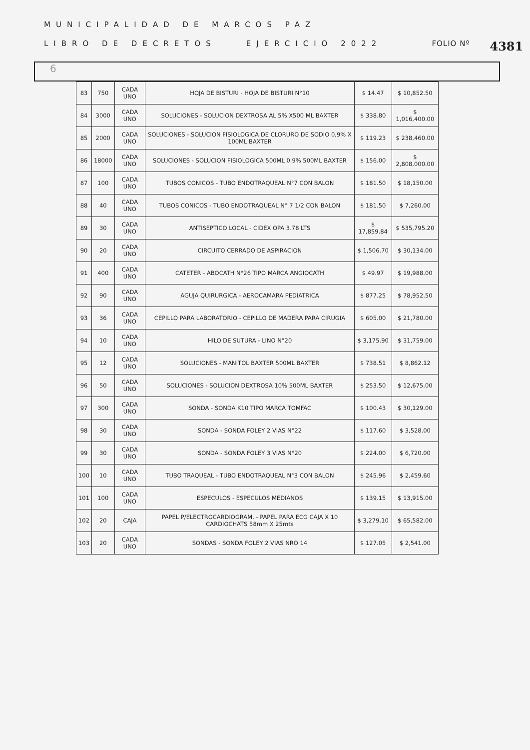MUNICIPALIDAD DE MARCOS PAZ
LIBRO DE DECRETOS EJERCICIO 2022 FOLIO Nº 4381
6
| 83 | 750 | CADA UNO | HOJA DE BISTURI - HOJA DE BISTURI N°10 | $ 14.47 | $ 10,852.50 |
| 84 | 3000 | CADA UNO | SOLUCIONES - SOLUCION DEXTROSA AL 5% X500 ML BAXTER | $ 338.80 | $ 1,016,400.00 |
| 85 | 2000 | CADA UNO | SOLUCIONES - SOLUCION FISIOLOGICA DE CLORURO DE SODIO 0,9% X 100ML BAXTER | $ 119.23 | $ 238,460.00 |
| 86 | 18000 | CADA UNO | SOLUCIONES - SOLUCION FISIOLOGICA 500ML 0.9% 500ML BAXTER | $ 156.00 | $ 2,808,000.00 |
| 87 | 100 | CADA UNO | TUBOS CONICOS - TUBO ENDOTRAQUEAL N°7 CON BALON | $ 181.50 | $ 18,150.00 |
| 88 | 40 | CADA UNO | TUBOS CONICOS - TUBO ENDOTRAQUEAL N° 7 1/2 CON BALON | $ 181.50 | $ 7,260.00 |
| 89 | 30 | CADA UNO | ANTISEPTICO LOCAL - CIDEX OPA 3.78 LTS | $ 17,859.84 | $ 535,795.20 |
| 90 | 20 | CADA UNO | CIRCUITO CERRADO DE ASPIRACION | $ 1,506.70 | $ 30,134.00 |
| 91 | 400 | CADA UNO | CATETER - ABOCATH N°26 TIPO MARCA ANGIOCATH | $ 49.97 | $ 19,988.00 |
| 92 | 90 | CADA UNO | AGUJA QUIRURGICA - AEROCAMARA PEDIATRICA | $ 877.25 | $ 78,952.50 |
| 93 | 36 | CADA UNO | CEPILLO PARA LABORATORIO - CEPILLO DE MADERA PARA CIRUGIA | $ 605.00 | $ 21,780.00 |
| 94 | 10 | CADA UNO | HILO DE SUTURA - LINO N°20 | $ 3,175.90 | $ 31,759.00 |
| 95 | 12 | CADA UNO | SOLUCIONES - MANITOL BAXTER 500ML BAXTER | $ 738.51 | $ 8,862.12 |
| 96 | 50 | CADA UNO | SOLUCIONES - SOLUCION DEXTROSA 10% 500ML BAXTER | $ 253.50 | $ 12,675.00 |
| 97 | 300 | CADA UNO | SONDA - SONDA K10 TIPO MARCA TOMFAC | $ 100.43 | $ 30,129.00 |
| 98 | 30 | CADA UNO | SONDA - SONDA FOLEY 2 VIAS N°22 | $ 117.60 | $ 3,528.00 |
| 99 | 30 | CADA UNO | SONDA - SONDA FOLEY 3 VIAS N°20 | $ 224.00 | $ 6,720.00 |
| 100 | 10 | CADA UNO | TUBO TRAQUEAL - TUBO ENDOTRAQUEAL N°3 CON BALON | $ 245.96 | $ 2,459.60 |
| 101 | 100 | CADA UNO | ESPECULOS - ESPECULOS MEDIANOS | $ 139.15 | $ 13,915.00 |
| 102 | 20 | CAJA | PAPEL P/ELECTROCARDIOGRAM. - PAPEL PARA ECG CAJA X 10 CARDIOCHATS 58mm X 25mts | $ 3,279.10 | $ 65,582.00 |
| 103 | 20 | CADA UNO | SONDAS - SONDA FOLEY 2 VIAS NRO 14 | $ 127.05 | $ 2,541.00 |